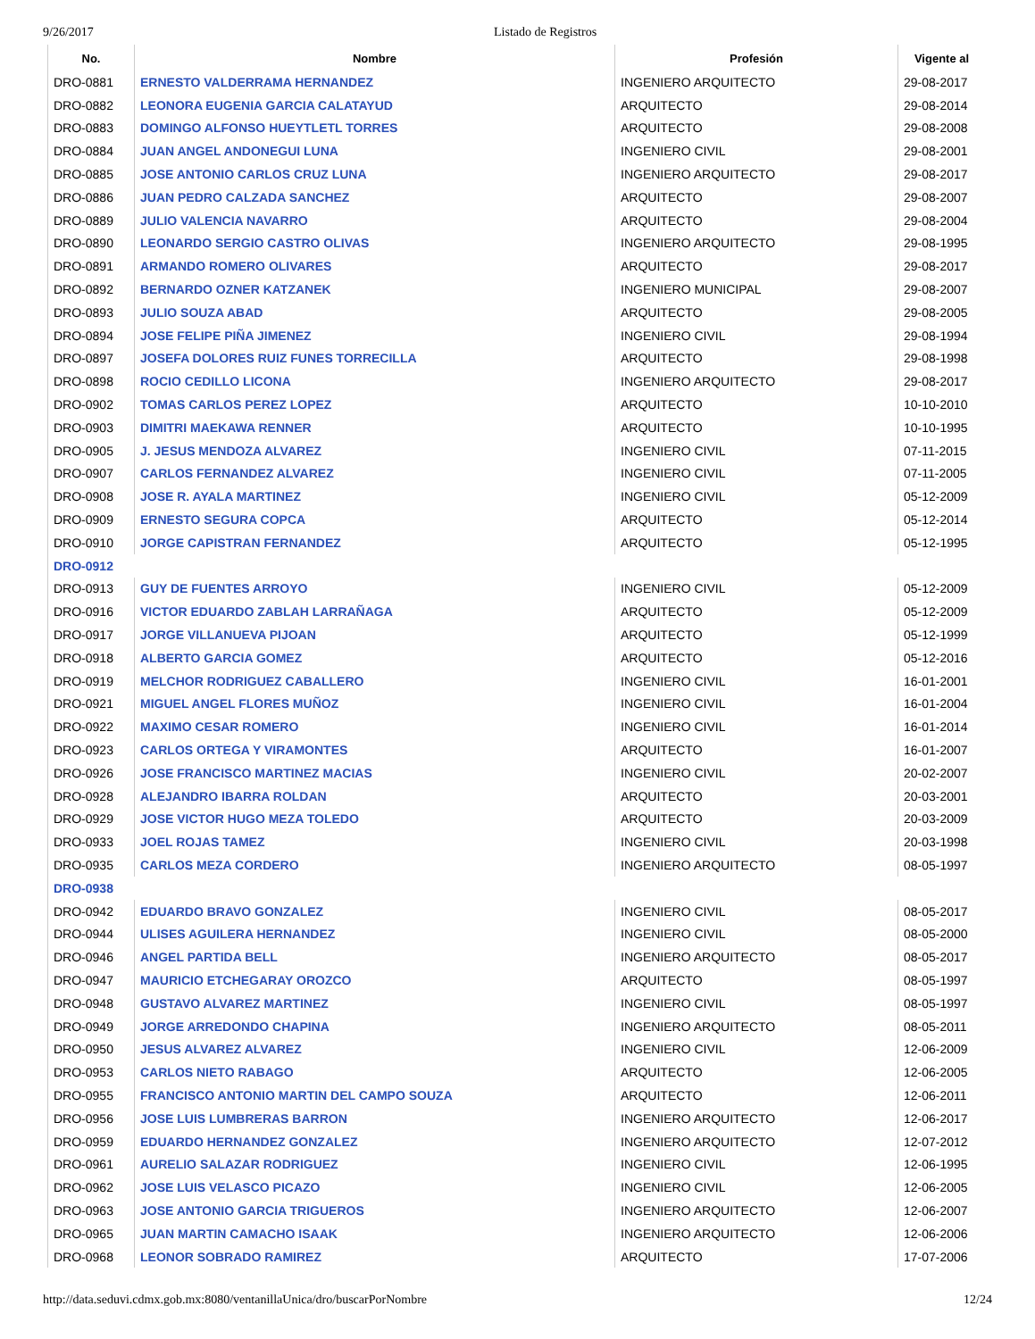9/26/2017 Listado de Registros
| No. | Nombre | Profesión | Vigente al |
| --- | --- | --- | --- |
| DRO-0881 | ERNESTO VALDERRAMA HERNANDEZ | INGENIERO ARQUITECTO | 29-08-2017 |
| DRO-0882 | LEONORA EUGENIA GARCIA CALATAYUD | ARQUITECTO | 29-08-2014 |
| DRO-0883 | DOMINGO ALFONSO HUEYTLETL TORRES | ARQUITECTO | 29-08-2008 |
| DRO-0884 | JUAN ANGEL ANDONEGUI LUNA | INGENIERO CIVIL | 29-08-2001 |
| DRO-0885 | JOSE ANTONIO CARLOS CRUZ LUNA | INGENIERO ARQUITECTO | 29-08-2017 |
| DRO-0886 | JUAN PEDRO CALZADA SANCHEZ | ARQUITECTO | 29-08-2007 |
| DRO-0889 | JULIO VALENCIA NAVARRO | ARQUITECTO | 29-08-2004 |
| DRO-0890 | LEONARDO SERGIO CASTRO OLIVAS | INGENIERO ARQUITECTO | 29-08-1995 |
| DRO-0891 | ARMANDO ROMERO OLIVARES | ARQUITECTO | 29-08-2017 |
| DRO-0892 | BERNARDO OZNER KATZANEK | INGENIERO MUNICIPAL | 29-08-2007 |
| DRO-0893 | JULIO SOUZA ABAD | ARQUITECTO | 29-08-2005 |
| DRO-0894 | JOSE FELIPE PIÑA JIMENEZ | INGENIERO CIVIL | 29-08-1994 |
| DRO-0897 | JOSEFA DOLORES RUIZ FUNES TORRECILLA | ARQUITECTO | 29-08-1998 |
| DRO-0898 | ROCIO CEDILLO LICONA | INGENIERO ARQUITECTO | 29-08-2017 |
| DRO-0902 | TOMAS CARLOS PEREZ LOPEZ | ARQUITECTO | 10-10-2010 |
| DRO-0903 | DIMITRI MAEKAWA RENNER | ARQUITECTO | 10-10-1995 |
| DRO-0905 | J. JESUS MENDOZA ALVAREZ | INGENIERO CIVIL | 07-11-2015 |
| DRO-0907 | CARLOS FERNANDEZ ALVAREZ | INGENIERO CIVIL | 07-11-2005 |
| DRO-0908 | JOSE R. AYALA MARTINEZ | INGENIERO CIVIL | 05-12-2009 |
| DRO-0909 | ERNESTO SEGURA COPCA | ARQUITECTO | 05-12-2014 |
| DRO-0910 | JORGE CAPISTRAN FERNANDEZ | ARQUITECTO | 05-12-1995 |
| DRO-0912 | | | |
| DRO-0913 | GUY DE FUENTES ARROYO | INGENIERO CIVIL | 05-12-2009 |
| DRO-0916 | VICTOR EDUARDO ZABLAH LARRAÑAGA | ARQUITECTO | 05-12-2009 |
| DRO-0917 | JORGE VILLANUEVA PIJOAN | ARQUITECTO | 05-12-1999 |
| DRO-0918 | ALBERTO GARCIA GOMEZ | ARQUITECTO | 05-12-2016 |
| DRO-0919 | MELCHOR RODRIGUEZ CABALLERO | INGENIERO CIVIL | 16-01-2001 |
| DRO-0921 | MIGUEL ANGEL FLORES MUÑOZ | INGENIERO CIVIL | 16-01-2004 |
| DRO-0922 | MAXIMO CESAR ROMERO | INGENIERO CIVIL | 16-01-2014 |
| DRO-0923 | CARLOS ORTEGA Y VIRAMONTES | ARQUITECTO | 16-01-2007 |
| DRO-0926 | JOSE FRANCISCO MARTINEZ MACIAS | INGENIERO CIVIL | 20-02-2007 |
| DRO-0928 | ALEJANDRO IBARRA ROLDAN | ARQUITECTO | 20-03-2001 |
| DRO-0929 | JOSE VICTOR HUGO MEZA TOLEDO | ARQUITECTO | 20-03-2009 |
| DRO-0933 | JOEL ROJAS TAMEZ | INGENIERO CIVIL | 20-03-1998 |
| DRO-0935 | CARLOS MEZA CORDERO | INGENIERO ARQUITECTO | 08-05-1997 |
| DRO-0938 | | | |
| DRO-0942 | EDUARDO BRAVO GONZALEZ | INGENIERO CIVIL | 08-05-2017 |
| DRO-0944 | ULISES AGUILERA HERNANDEZ | INGENIERO CIVIL | 08-05-2000 |
| DRO-0946 | ANGEL PARTIDA BELL | INGENIERO ARQUITECTO | 08-05-2017 |
| DRO-0947 | MAURICIO ETCHEGARAY OROZCO | ARQUITECTO | 08-05-1997 |
| DRO-0948 | GUSTAVO ALVAREZ MARTINEZ | INGENIERO CIVIL | 08-05-1997 |
| DRO-0949 | JORGE ARREDONDO CHAPINA | INGENIERO ARQUITECTO | 08-05-2011 |
| DRO-0950 | JESUS ALVAREZ ALVAREZ | INGENIERO CIVIL | 12-06-2009 |
| DRO-0953 | CARLOS NIETO RABAGO | ARQUITECTO | 12-06-2005 |
| DRO-0955 | FRANCISCO ANTONIO MARTIN DEL CAMPO SOUZA | ARQUITECTO | 12-06-2011 |
| DRO-0956 | JOSE LUIS LUMBRERAS BARRON | INGENIERO ARQUITECTO | 12-06-2017 |
| DRO-0959 | EDUARDO HERNANDEZ GONZALEZ | INGENIERO ARQUITECTO | 12-07-2012 |
| DRO-0961 | AURELIO SALAZAR RODRIGUEZ | INGENIERO CIVIL | 12-06-1995 |
| DRO-0962 | JOSE LUIS VELASCO PICAZO | INGENIERO CIVIL | 12-06-2005 |
| DRO-0963 | JOSE ANTONIO GARCIA TRIGUEROS | INGENIERO ARQUITECTO | 12-06-2007 |
| DRO-0965 | JUAN MARTIN CAMACHO ISAAK | INGENIERO ARQUITECTO | 12-06-2006 |
| DRO-0968 | LEONOR SOBRADO RAMIREZ | ARQUITECTO | 17-07-2006 |
http://data.seduvi.cdmx.gob.mx:8080/ventanillaUnica/dro/buscarPorNombre 12/24